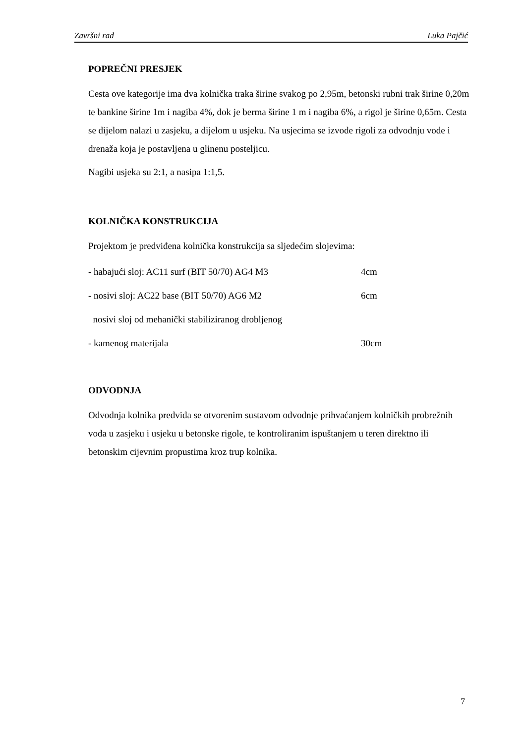Završni rad Luka Pajčić
POPREČNI PRESJEK
Cesta ove kategorije ima dva kolnička traka širine svakog po 2,95m, betonski rubni trak širine 0,20m te bankine širine 1m i nagiba 4%, dok je berma širine 1 m i nagiba 6%, a rigol je širine 0,65m. Cesta se dijelom nalazi u zasjeku, a dijelom u usjeku. Na usjecima se izvode rigoli za odvodnju vode i drenaža koja je postavljena u glinenu posteljicu.
Nagibi usjeka su 2:1, a nasipa 1:1,5.
KOLNIČKA KONSTRUKCIJA
Projektom je predviđena kolnička konstrukcija sa sljedećim slojevima:
- habajući sloj: AC11 surf (BIT 50/70) AG4 M3 4cm
- nosivi sloj: AC22 base (BIT 50/70) AG6 M2 6cm
nosivi sloj od mehanički stabiliziranog drobljenog
- kamenog materijala 30cm
ODVODNJA
Odvodnja kolnika predviđa se otvorenim sustavom odvodnje prihvaćanjem kolničkih probrežnih voda u zasjeku i usjeku u betonske rigole, te kontroliranim ispuštanjem u teren direktno ili betonskim cijevnim propustima kroz trup kolnika.
7